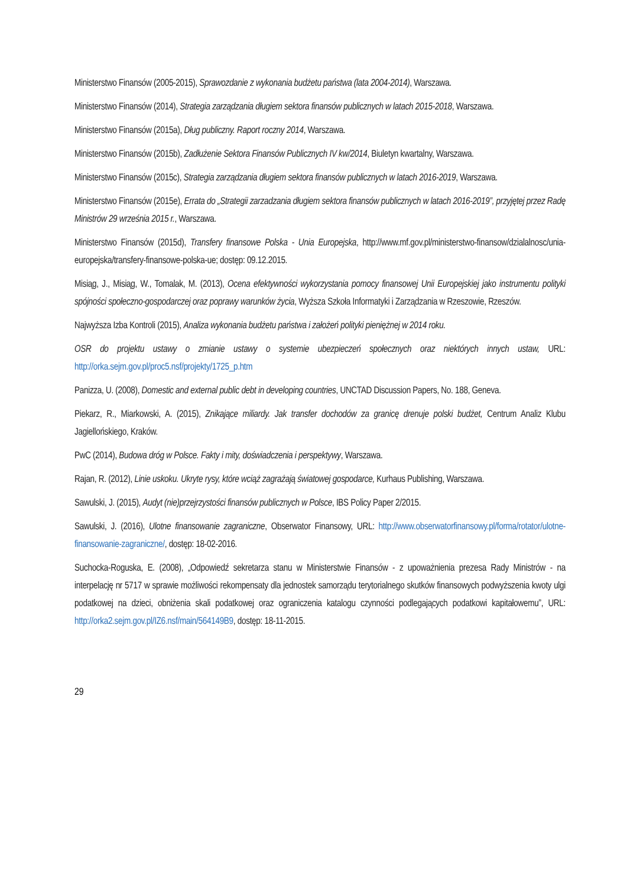Ministerstwo Finansów (2005-2015), Sprawozdanie z wykonania budżetu państwa (lata 2004-2014), Warszawa.
Ministerstwo Finansów (2014), Strategia zarządzania długiem sektora finansów publicznych w latach 2015-2018, Warszawa.
Ministerstwo Finansów (2015a), Dług publiczny. Raport roczny 2014, Warszawa.
Ministerstwo Finansów (2015b), Zadłużenie Sektora Finansów Publicznych IV kw/2014, Biuletyn kwartalny, Warszawa.
Ministerstwo Finansów (2015c), Strategia zarządzania długiem sektora finansów publicznych w latach 2016-2019, Warszawa.
Ministerstwo Finansów (2015e), Errata do „Strategii zarzadzania długiem sektora finansów publicznych w latach 2016-2019”, przyjętej przez Radę Ministrów 29 września 2015 r., Warszawa.
Ministerstwo Finansów (2015d), Transfery finansowe Polska - Unia Europejska, http://www.mf.gov.pl/ministerstwo-finansow/dzialalnosc/unia-europejska/transfery-finansowe-polska-ue; dostęp: 09.12.2015.
Misiąg, J., Misiąg, W., Tomalak, M. (2013), Ocena efektywności wykorzystania pomocy finansowej Unii Europejskiej jako instrumentu polityki spójności społeczno-gospodarczej oraz poprawy warunków życia, Wyższa Szkoła Informatyki i Zarządzania w Rzeszowie, Rzeszów.
Najwyższa Izba Kontroli (2015), Analiza wykonania budżetu państwa i założeń polityki pieniężnej w 2014 roku.
OSR do projektu ustawy o zmianie ustawy o systemie ubezpieczeń społecznych oraz niektórych innych ustaw, URL: http://orka.sejm.gov.pl/proc5.nsf/projekty/1725_p.htm
Panizza, U. (2008), Domestic and external public debt in developing countries, UNCTAD Discussion Papers, No. 188, Geneva.
Piekarz, R., Miarkowski, A. (2015), Znikające miliardy. Jak transfer dochodów za granicę drenuje polski budżet, Centrum Analiz Klubu Jagiellońskiego, Kraków.
PwC (2014), Budowa dróg w Polsce. Fakty i mity, doświadczenia i perspektywy, Warszawa.
Rajan, R. (2012), Linie uskoku. Ukryte rysy, które wciąż zagrażają światowej gospodarce, Kurhaus Publishing, Warszawa.
Sawulski, J. (2015), Audyt (nie)przejrzystości finansów publicznych w Polsce, IBS Policy Paper 2/2015.
Sawulski, J. (2016), Ulotne finansowanie zagraniczne, Obserwator Finansowy, URL: http://www.obserwatorfinansowy.pl/forma/rotator/ulotne-finansowanie-zagraniczne/, dostęp: 18-02-2016.
Suchocka-Roguska, E. (2008), „Odpowiedź sekretarza stanu w Ministerstwie Finansów - z upoważnienia prezesa Rady Ministrów - na interpelację nr 5717 w sprawie możliwości rekompensaty dla jednostek samorządu terytorialnego skutków finansowych podwyższenia kwoty ulgi podatkowej na dzieci, obniżenia skali podatkowej oraz ograniczenia katalogu czynności podlegających podatkowi kapitałowemu”, URL: http://orka2.sejm.gov.pl/IZ6.nsf/main/564149B9, dostęp: 18-11-2015.
29